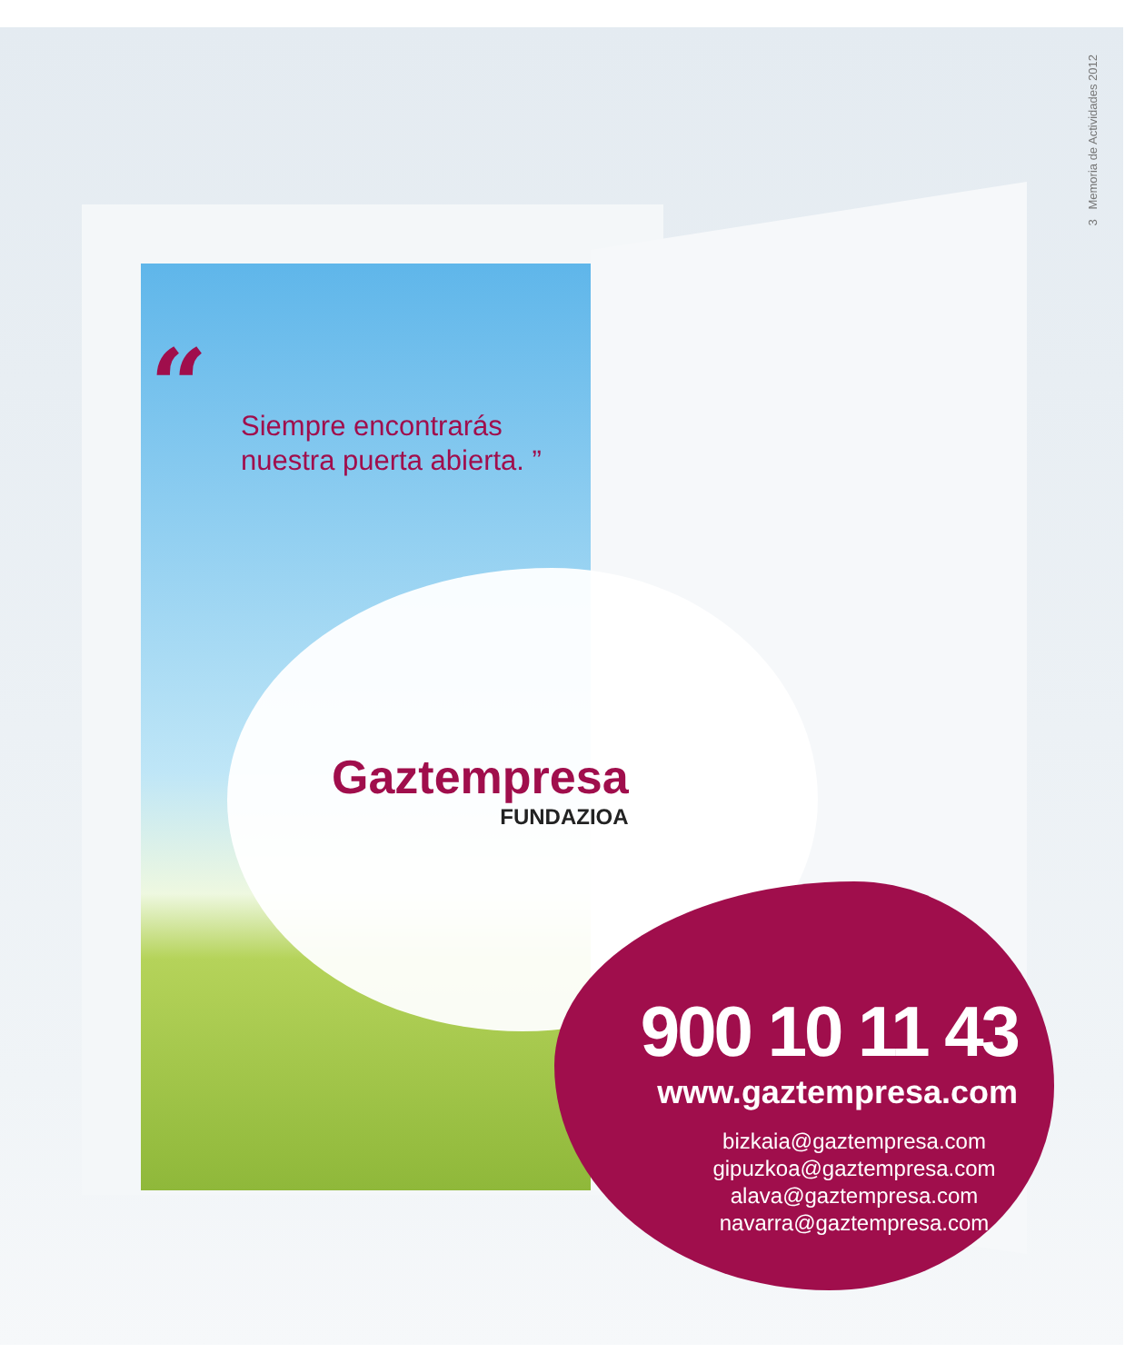3 Memoria de Actividades 2012
“
Siempre encontrarás
nuestra puerta abierta. ”
Gaztempresa
FUNDAZIOA
900 10 11 43
www.gaztempresa.com
bizkaia@gaztempresa.com
gipuzkoa@gaztempresa.com
alava@gaztempresa.com
navarra@gaztempresa.com